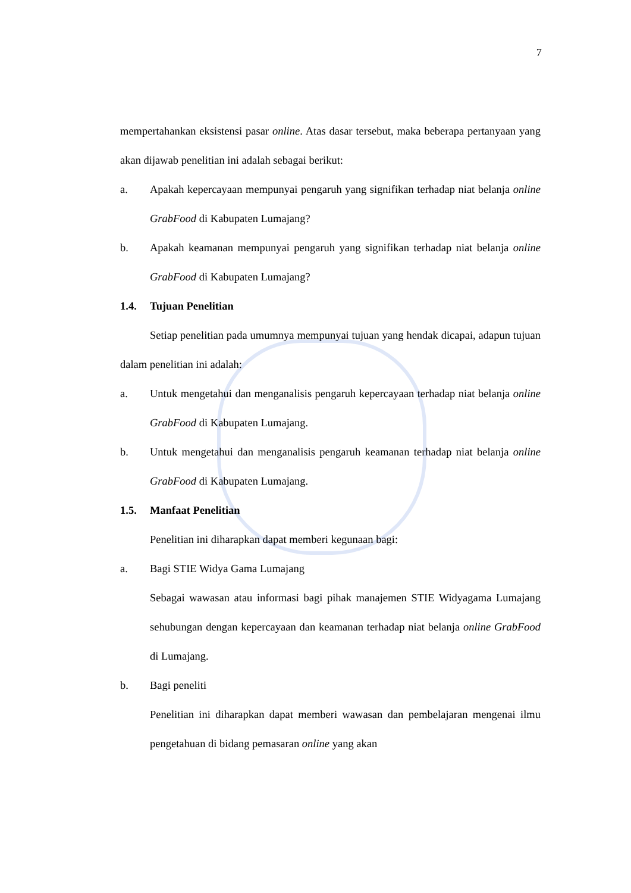7
mempertahankan eksistensi pasar online. Atas dasar tersebut, maka beberapa pertanyaan yang akan dijawab penelitian ini adalah sebagai berikut:
a. Apakah kepercayaan mempunyai pengaruh yang signifikan terhadap niat belanja online GrabFood di Kabupaten Lumajang?
b. Apakah keamanan mempunyai pengaruh yang signifikan terhadap niat belanja online GrabFood di Kabupaten Lumajang?
1.4. Tujuan Penelitian
Setiap penelitian pada umumnya mempunyai tujuan yang hendak dicapai, adapun tujuan dalam penelitian ini adalah:
a. Untuk mengetahui dan menganalisis pengaruh kepercayaan terhadap niat belanja online GrabFood di Kabupaten Lumajang.
b. Untuk mengetahui dan menganalisis pengaruh keamanan terhadap niat belanja online GrabFood di Kabupaten Lumajang.
1.5. Manfaat Penelitian
Penelitian ini diharapkan dapat memberi kegunaan bagi:
a. Bagi STIE Widya Gama Lumajang
Sebagai wawasan atau informasi bagi pihak manajemen STIE Widyagama Lumajang sehubungan dengan kepercayaan dan keamanan terhadap niat belanja online GrabFood di Lumajang.
b. Bagi peneliti
Penelitian ini diharapkan dapat memberi wawasan dan pembelajaran mengenai ilmu pengetahuan di bidang pemasaran online yang akan